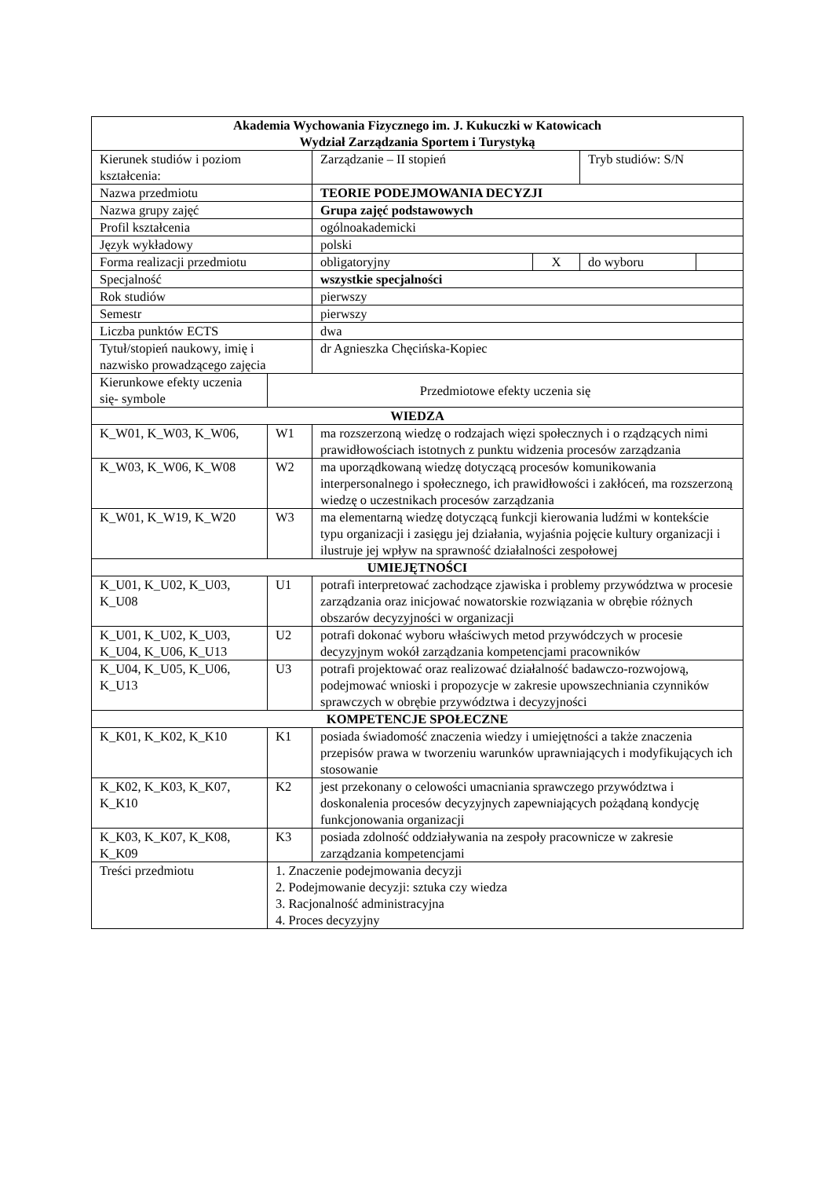| Akademia Wychowania Fizycznego im. J. Kukuczki w Katowicach Wydział Zarządzania Sportem i Turystyką | | | | | |
| Kierunek studiów i poziom kształcenia: | | Zarządzanie – II stopień | | Tryb studiów: S/N | |
| Nazwa przedmiotu | | TEORIE PODEJMOWANIA DECYZJI | | | |
| Nazwa grupy zajęć | | Grupa zajęć podstawowych | | | |
| Profil kształcenia | | ogólnoakademicki | | | |
| Język wykładowy | | polski | | | |
| Forma realizacji przedmiotu | | obligatoryjny | X | do wyboru | |
| Specjalność | | wszystkie specjalności | | | |
| Rok studiów | | pierwszy | | | |
| Semestr | | pierwszy | | | |
| Liczba punktów ECTS | | dwa | | | |
| Tytuł/stopień naukowy, imię i nazwisko prowadzącego zajęcia | | dr Agnieszka Chęcińska-Kopiec | | | |
| Kierunkowe efekty uczenia się- symbole | Przedmiotowe efekty uczenia się | | | | |
| WIEDZA | | | | | |
| K_W01, K_W03, K_W06, | W1 | ma rozszerzoną wiedzę o rodzajach więzi społecznych i o rządzących nimi prawidłowościach istotnych z punktu widzenia procesów zarządzania | | | |
| K_W03, K_W06, K_W08 | W2 | ma uporządkowaną wiedzę dotyczącą procesów komunikowania interpersonalnego i społecznego, ich prawidłowości i zakłóceń, ma rozszerzoną wiedzę o uczestnikach procesów zarządzania | | | |
| K_W01, K_W19, K_W20 | W3 | ma elementarną wiedzę dotyczącą funkcji kierowania ludźmi w kontekście typu organizacji i zasięgu jej działania, wyjaśnia pojęcie kultury organizacji i ilustruje jej wpływ na sprawność działalności zespołowej | | | |
| UMIEJĘTNOŚCI | | | | | |
| K_U01, K_U02, K_U03, K_U08 | U1 | potrafi interpretować zachodzące zjawiska i problemy przywództwa w procesie zarządzania oraz inicjować nowatorskie rozwiązania w obrębie różnych obszarów decyzyjności w organizacji | | | |
| K_U01, K_U02, K_U03, K_U04, K_U06, K_U13 | U2 | potrafi dokonać wyboru właściwych metod przywódczych w procesie decyzyjnym wokół zarządzania kompetencjami pracowników | | | |
| K_U04, K_U05, K_U06, K_U13 | U3 | potrafi projektować oraz realizować działalność badawczo-rozwojową, podejmować wnioski i propozycje w zakresie upowszechniania czynników sprawczych w obrębie przywództwa i decyzyjności | | | |
| KOMPETENCJE SPOŁECZNE | | | | | |
| K_K01, K_K02, K_K10 | K1 | posiada świadomość znaczenia wiedzy i umiejętności a także znaczenia przepisów prawa w tworzeniu warunków uprawniających i modyfikujących ich stosowanie | | | |
| K_K02, K_K03, K_K07, K_K10 | K2 | jest przekonany o celowości umacniania sprawczego przywództwa i doskonalenia procesów decyzyjnych zapewniających pożądaną kondycję funkcjonowania organizacji | | | |
| K_K03, K_K07, K_K08, K_K09 | K3 | posiada zdolność oddziaływania na zespoły pracownicze w zakresie zarządzania kompetencjami | | | |
| Treści przedmiotu | 1. Znaczenie podejmowania decyzji 2. Podejmowanie decyzji: sztuka czy wiedza 3. Racjonalność administracyjna 4. Proces decyzyjny | | | | |